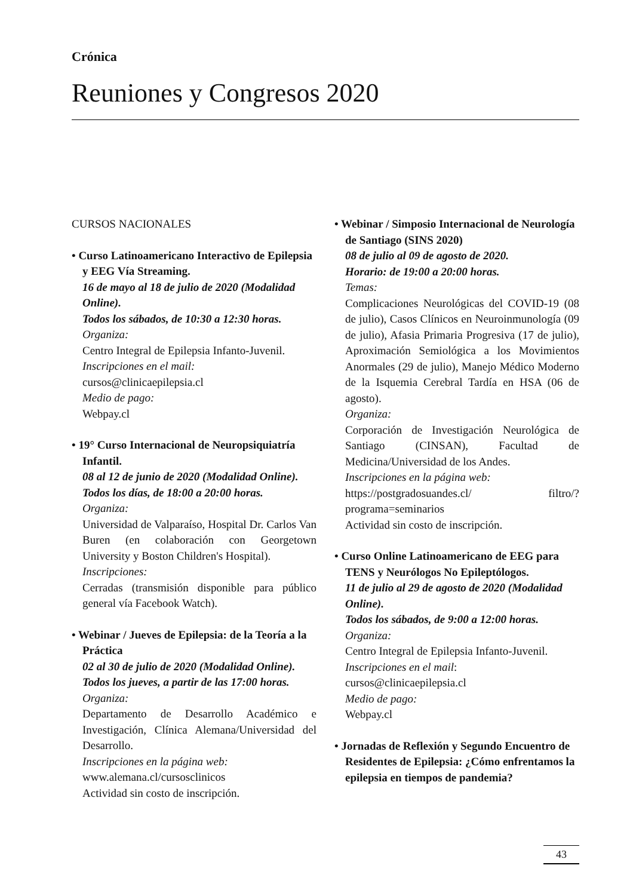Crónica
Reuniones y Congresos 2020
CURSOS NACIONALES
• Curso Latinoamericano Interactivo de Epilepsia y EEG Vía Streaming.
16 de mayo al 18 de julio de 2020 (Modalidad Online).
Todos los sábados, de 10:30 a 12:30 horas.
Organiza:
Centro Integral de Epilepsia Infanto-Juvenil.
Inscripciones en el mail:
cursos@clinicaepilepsia.cl
Medio de pago:
Webpay.cl
• 19° Curso Internacional de Neuropsiquiatría Infantil.
08 al 12 de junio de 2020 (Modalidad Online).
Todos los días, de 18:00 a 20:00 horas.
Organiza:
Universidad de Valparaíso, Hospital Dr. Carlos Van Buren (en colaboración con Georgetown University y Boston Children's Hospital).
Inscripciones:
Cerradas (transmisión disponible para público general vía Facebook Watch).
• Webinar / Jueves de Epilepsia: de la Teoría a la Práctica
02 al 30 de julio de 2020 (Modalidad Online).
Todos los jueves, a partir de las 17:00 horas.
Organiza:
Departamento de Desarrollo Académico e Investigación, Clínica Alemana/Universidad del Desarrollo.
Inscripciones en la página web:
www.alemana.cl/cursosclinicos
Actividad sin costo de inscripción.
• Webinar / Simposio Internacional de Neurología de Santiago (SINS 2020)
08 de julio al 09 de agosto de 2020.
Horario: de 19:00 a 20:00 horas.
Temas:
Complicaciones Neurológicas del COVID-19 (08 de julio), Casos Clínicos en Neuroinmunología (09 de julio), Afasia Primaria Progresiva (17 de julio), Aproximación Semiológica a los Movimientos Anormales (29 de julio), Manejo Médico Moderno de la Isquemia Cerebral Tardía en HSA (06 de agosto).
Organiza:
Corporación de Investigación Neurológica de Santiago (CINSAN), Facultad de Medicina/Universidad de los Andes.
Inscripciones en la página web:
https://postgradosuandes.cl/ filtro/?programa=seminarios
Actividad sin costo de inscripción.
• Curso Online Latinoamericano de EEG para TENS y Neurólogos No Epileptólogos.
11 de julio al 29 de agosto de 2020 (Modalidad Online).
Todos los sábados, de 9:00 a 12:00 horas.
Organiza:
Centro Integral de Epilepsia Infanto-Juvenil.
Inscripciones en el mail:
cursos@clinicaepilepsia.cl
Medio de pago:
Webpay.cl
• Jornadas de Reflexión y Segundo Encuentro de Residentes de Epilepsia: ¿Cómo enfrentamos la epilepsia en tiempos de pandemia?
43